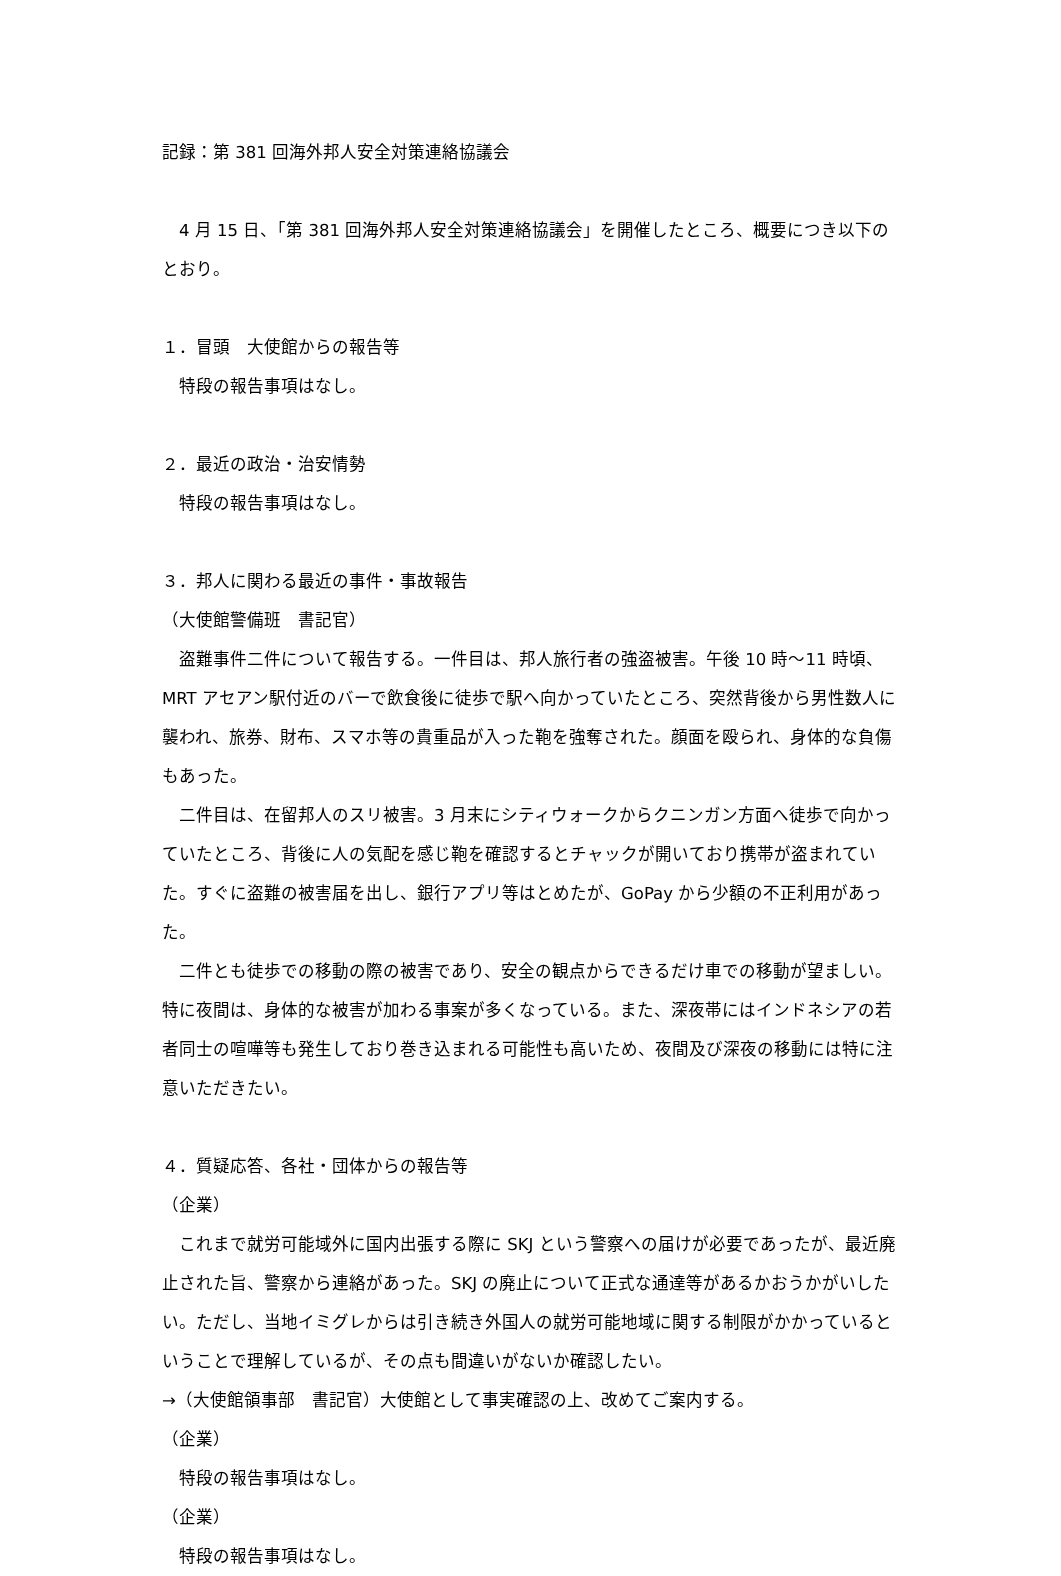記録：第 381 回海外邦人安全対策連絡協議会
　4 月 15 日、「第 381 回海外邦人安全対策連絡協議会」を開催したところ、概要につき以下のとおり。
１．冒頭　大使館からの報告等
　特段の報告事項はなし。
２．最近の政治・治安情勢
　特段の報告事項はなし。
３．邦人に関わる最近の事件・事故報告
（大使館警備班　書記官）
　盗難事件二件について報告する。一件目は、邦人旅行者の強盗被害。午後 10 時～11 時頃、MRT アセアン駅付近のバーで飲食後に徒歩で駅へ向かっていたところ、突然背後から男性数人に襲われ、旅券、財布、スマホ等の貴重品が入った鞄を強奪された。顔面を殴られ、身体的な負傷もあった。
　二件目は、在留邦人のスリ被害。3 月末にシティウォークからクニンガン方面へ徒歩で向かっていたところ、背後に人の気配を感じ鞄を確認するとチャックが開いており携帯が盗まれていた。すぐに盗難の被害届を出し、銀行アプリ等はとめたが、GoPay から少額の不正利用があった。
　二件とも徒歩での移動の際の被害であり、安全の観点からできるだけ車での移動が望ましい。特に夜間は、身体的な被害が加わる事案が多くなっている。また、深夜帯にはインドネシアの若者同士の喧嘩等も発生しており巻き込まれる可能性も高いため、夜間及び深夜の移動には特に注意いただきたい。
４．質疑応答、各社・団体からの報告等
（企業）
　これまで就労可能域外に国内出張する際に SKJ という警察への届けが必要であったが、最近廃止された旨、警察から連絡があった。SKJ の廃止について正式な通達等があるかおうかがいしたい。ただし、当地イミグレからは引き続き外国人の就労可能地域に関する制限がかかっているということで理解しているが、その点も間違いがないか確認したい。
→（大使館領事部　書記官）大使館として事実確認の上、改めてご案内する。
（企業）
　特段の報告事項はなし。
（企業）
　特段の報告事項はなし。